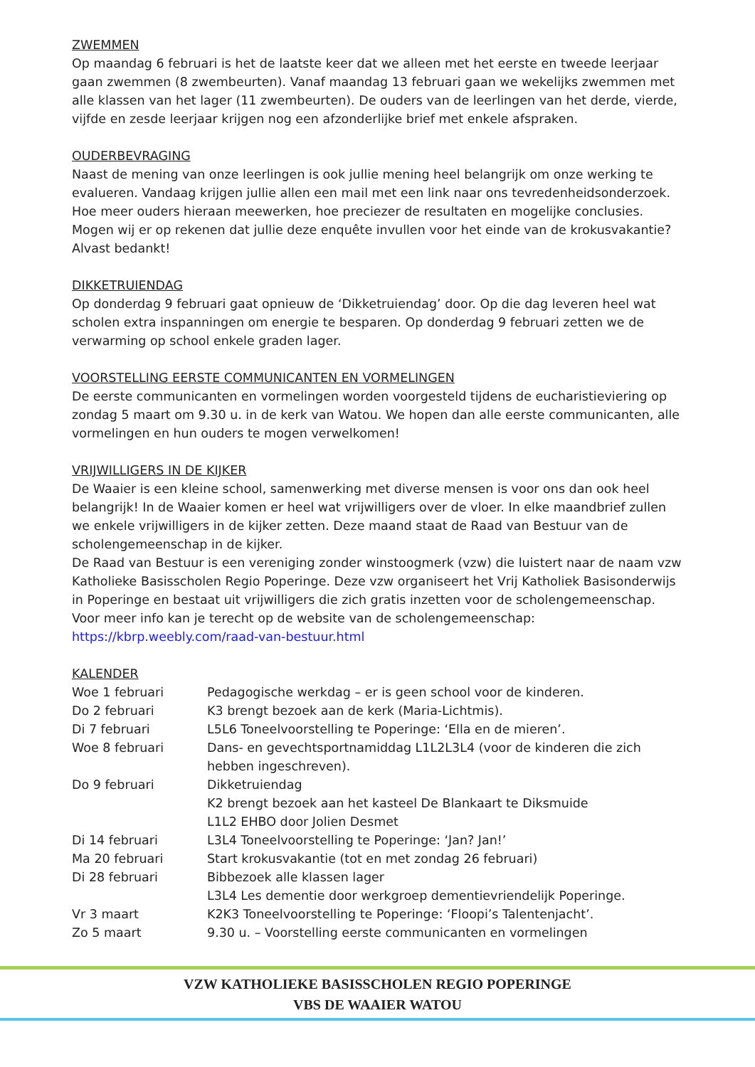ZWEMMEN
Op maandag 6 februari is het de laatste keer dat we alleen met het eerste en tweede leerjaar gaan zwemmen (8 zwembeurten). Vanaf maandag 13 februari gaan we wekelijks zwemmen met alle klassen van het lager (11 zwembeurten). De ouders van de leerlingen van het derde, vierde, vijfde en zesde leerjaar krijgen nog een afzonderlijke brief met enkele afspraken.
OUDERBEVRAGING
Naast de mening van onze leerlingen is ook jullie mening heel belangrijk om onze werking te evalueren. Vandaag krijgen jullie allen een mail met een link naar ons tevredenheidsonderzoek. Hoe meer ouders hieraan meewerken, hoe preciezer de resultaten en mogelijke conclusies. Mogen wij er op rekenen dat jullie deze enquête invullen voor het einde van de krokusvakantie? Alvast bedankt!
DIKKETRUIENDAG
Op donderdag 9 februari gaat opnieuw de ‘Dikketruiendag’ door. Op die dag leveren heel wat scholen extra inspanningen om energie te besparen. Op donderdag 9 februari zetten we de verwarming op school enkele graden lager.
VOORSTELLING EERSTE COMMUNICANTEN EN VORMELINGEN
De eerste communicanten en vormelingen worden voorgesteld tijdens de eucharistieviering op zondag 5 maart om 9.30 u. in de kerk van Watou. We hopen dan alle eerste communicanten, alle vormelingen en hun ouders te mogen verwelkomen!
VRIJWILLIGERS IN DE KIJKER
De Waaier is een kleine school, samenwerking met diverse mensen is voor ons dan ook heel belangrijk! In de Waaier komen er heel wat vrijwilligers over de vloer. In elke maandbrief zullen we enkele vrijwilligers in de kijker zetten. Deze maand staat de Raad van Bestuur van de scholengemeenschap in de kijker.
De Raad van Bestuur is een vereniging zonder winstoogmerk (vzw) die luistert naar de naam vzw Katholieke Basisscholen Regio Poperinge. Deze vzw organiseert het Vrij Katholiek Basisonderwijs in Poperinge en bestaat uit vrijwilligers die zich gratis inzetten voor de scholengemeenschap.
Voor meer info kan je terecht op de website van de scholengemeenschap:
https://kbrp.weebly.com/raad-van-bestuur.html
KALENDER
| Woe 1 februari | Pedagogische werkdag – er is geen school voor de kinderen. |
| Do 2 februari | K3 brengt bezoek aan de kerk (Maria-Lichtmis). |
| Di 7 februari | L5L6 Toneelvoorstelling te Poperinge: ‘Ella en de mieren’. |
| Woe 8 februari | Dans- en gevechtsportnamiddag L1L2L3L4 (voor de kinderen die zich hebben ingeschreven). |
| Do 9 februari | Dikketruiendag K2 brengt bezoek aan het kasteel De Blankaart te Diksmuide L1L2 EHBO door Jolien Desmet |
| Di 14 februari | L3L4 Toneelvoorstelling te Poperinge: ‘Jan? Jan!’ |
| Ma 20 februari | Start krokusvakantie (tot en met zondag 26 februari) |
| Di 28 februari | Bibbezoek alle klassen lager L3L4 Les dementie door werkgroep dementievriendelijk Poperinge. |
| Vr 3 maart | K2K3 Toneelvoorstelling te Poperinge: ‘Floopi’s Talentenjacht’. |
| Zo 5 maart | 9.30 u. – Voorstelling eerste communicanten en vormelingen |
VZW KATHOLIEKE BASISSCHOLEN REGIO POPERINGE
VBS DE WAAIER WATOU